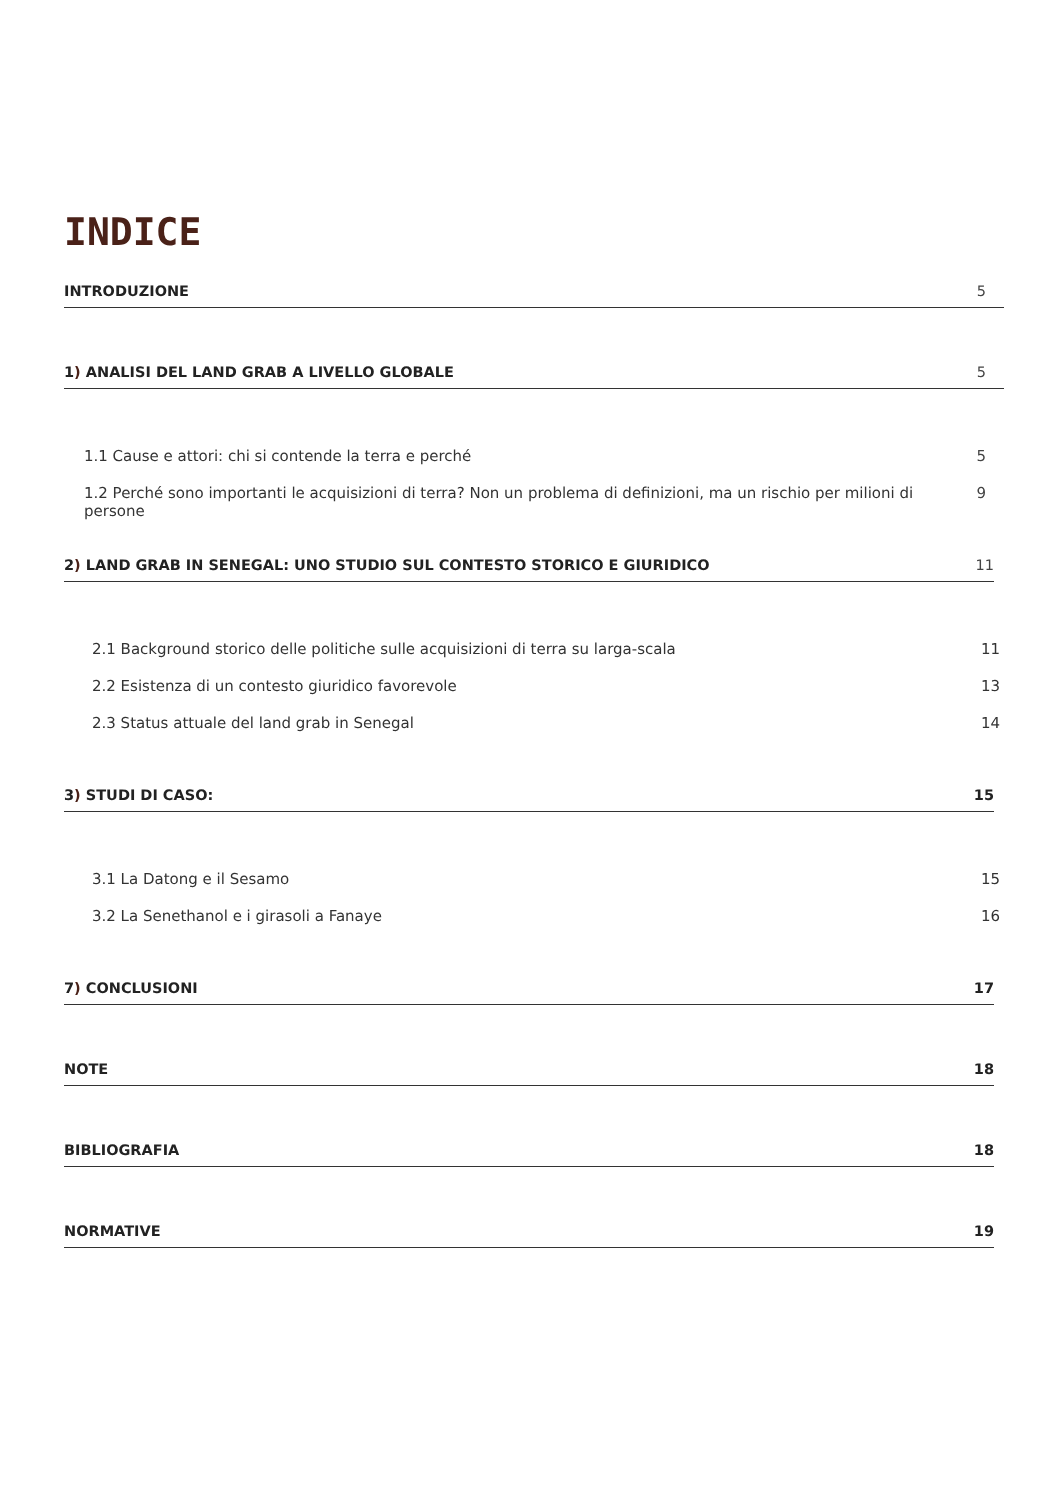INDICE
INTRODUZIONE 5
1) ANALISI DEL LAND GRAB A LIVELLO GLOBALE 5
1.1 Cause e attori: chi si contende la terra e perché 5
1.2 Perché sono importanti le acquisizioni di terra? Non un problema di definizioni, ma un rischio per milioni di persone 9
2) LAND GRAB IN SENEGAL: UNO STUDIO SUL CONTESTO STORICO E GIURIDICO 11
2.1 Background storico delle politiche sulle acquisizioni di terra su larga-scala 11
2.2 Esistenza di un contesto giuridico favorevole 13
2.3 Status attuale del land grab in Senegal 14
3) STUDI DI CASO: 15
3.1 La Datong e il Sesamo 15
3.2 La Senethanol e i girasoli a Fanaye 16
7) CONCLUSIONI 17
NOTE 18
BIBLIOGRAFIA 18
NORMATIVE 19